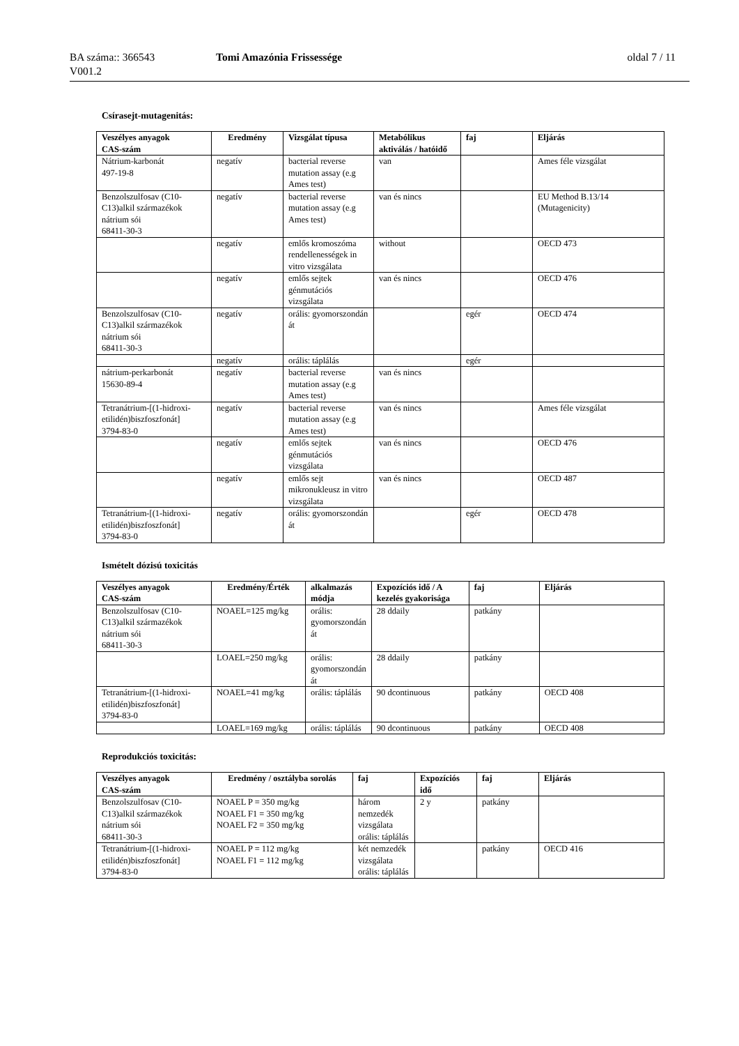BA száma:: 366543
V001.2
Tomi Amazónia Frissessége oldal 7 / 11
Csírasejt-mutagenitás:
| Veszélyes anyagok CAS-szám | Eredmény | Vizsgálat típusa | Metabólikus aktiválás / hatóidő | faj | Eljárás |
| --- | --- | --- | --- | --- | --- |
| Nátrium-karbonát 497-19-8 | negatív | bacterial reverse mutation assay (e.g Ames test) | van | | Ames féle vizsgálat |
| Benzolszulfosav (C10-C13)alkil származékok nátrium sói 68411-30-3 | negatív | bacterial reverse mutation assay (e.g Ames test) | van és nincs | | EU Method B.13/14 (Mutagenicity) |
| | negatív | emlős kromoszóma rendellenességek in vitro vizsgálata | without | | OECD 473 |
| | negatív | emlős sejtek génmutációs vizsgálata | van és nincs | | OECD 476 |
| Benzolszulfosav (C10-C13)alkil származékok nátrium sói 68411-30-3 | negatív | orális: gyomorszondán át | | egér | OECD 474 |
| | negatív | orális: táplálás | | egér | |
| nátrium-perkarbonát 15630-89-4 | negatív | bacterial reverse mutation assay (e.g Ames test) | van és nincs | | |
| Tetranátrium-[(1-hidroxi-etilidén)biszfoszfonát] 3794-83-0 | negatív | bacterial reverse mutation assay (e.g Ames test) | van és nincs | | Ames féle vizsgálat |
| | negatív | emlős sejtek génmutációs vizsgálata | van és nincs | | OECD 476 |
| | negatív | emlős sejt mikronukleusz in vitro vizsgálata | van és nincs | | OECD 487 |
| Tetranátrium-[(1-hidroxi-etilidén)biszfoszfonát] 3794-83-0 | negatív | orális: gyomorszondán át | | egér | OECD 478 |
Ismételt dózisú toxicitás
| Veszélyes anyagok CAS-szám | Eredmény/Érték | alkalmazás módja | Expozíciós idő / A kezelés gyakorisága | faj | Eljárás |
| --- | --- | --- | --- | --- | --- |
| Benzolszulfosav (C10-C13)alkil származékok nátrium sói 68411-30-3 | NOAEL=125 mg/kg | orális: gyomorszondán át | 28 ddaily | patkány | |
| | LOAEL=250 mg/kg | orális: gyomorszondán át | 28 ddaily | patkány | |
| Tetranátrium-[(1-hidroxi-etilidén)biszfoszfonát] 3794-83-0 | NOAEL=41 mg/kg | orális: táplálás | 90 dcontinuous | patkány | OECD 408 |
| | LOAEL=169 mg/kg | orális: táplálás | 90 dcontinuous | patkány | OECD 408 |
Reprodukciós toxicitás:
| Veszélyes anyagok CAS-szám | Eredmény / osztályba sorolás | faj | Expozíciós idő | faj | Eljárás |
| --- | --- | --- | --- | --- | --- |
| Benzolszulfosav (C10-C13)alkil származékok nátrium sói 68411-30-3 | NOAEL P = 350 mg/kg NOAEL F1 = 350 mg/kg NOAEL F2 = 350 mg/kg | három nemzedék vizsgálata orális: táplálás | 2 y | patkány | |
| Tetranátrium-[(1-hidroxi-etilidén)biszfoszfonát] 3794-83-0 | NOAEL P = 112 mg/kg NOAEL F1 = 112 mg/kg | két nemzedék vizsgálata orális: táplálás | | patkány | OECD 416 |